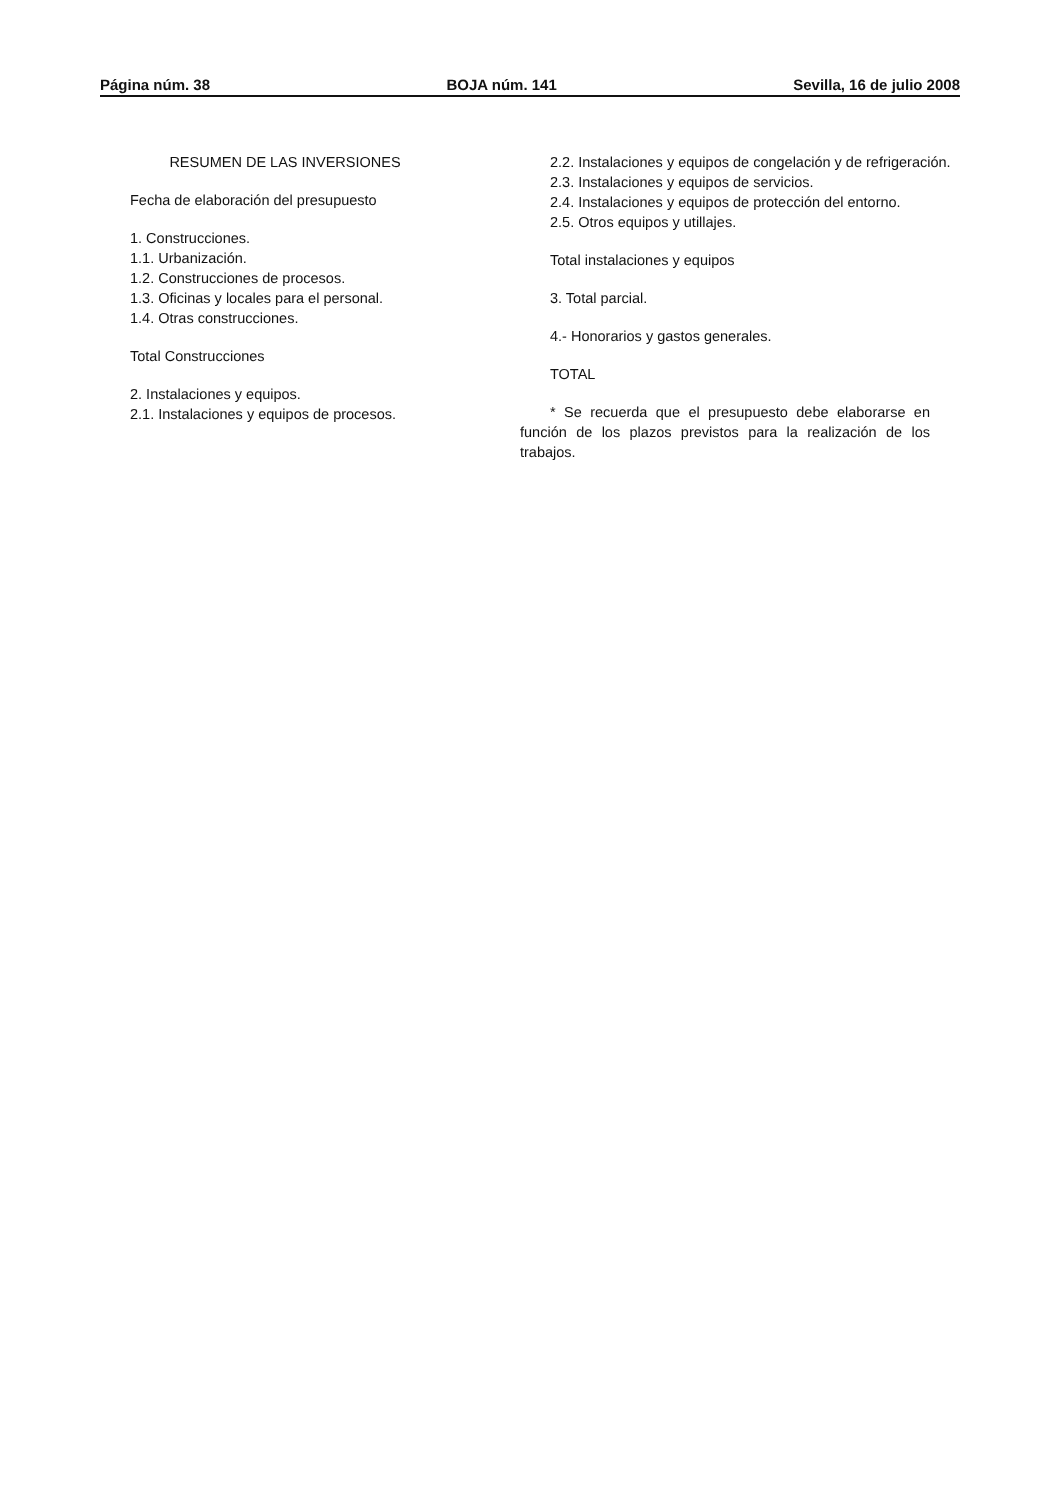Página núm. 38 BOJA núm. 141 Sevilla, 16 de julio 2008
RESUMEN DE LAS INVERSIONES
Fecha de elaboración del presupuesto
1. Construcciones.
1.1. Urbanización.
1.2. Construcciones de procesos.
1.3. Oficinas y locales para el personal.
1.4. Otras construcciones.
Total Construcciones
2. Instalaciones y equipos.
2.1. Instalaciones y equipos de procesos.
2.2. Instalaciones y equipos de congelación y de refrigeración.
2.3. Instalaciones y equipos de servicios.
2.4. Instalaciones y equipos de protección del entorno.
2.5. Otros equipos y utillajes.
Total instalaciones y equipos
3. Total parcial.
4.- Honorarios y gastos generales.
TOTAL
* Se recuerda que el presupuesto debe elaborarse en función de los plazos previstos para la realización de los trabajos.